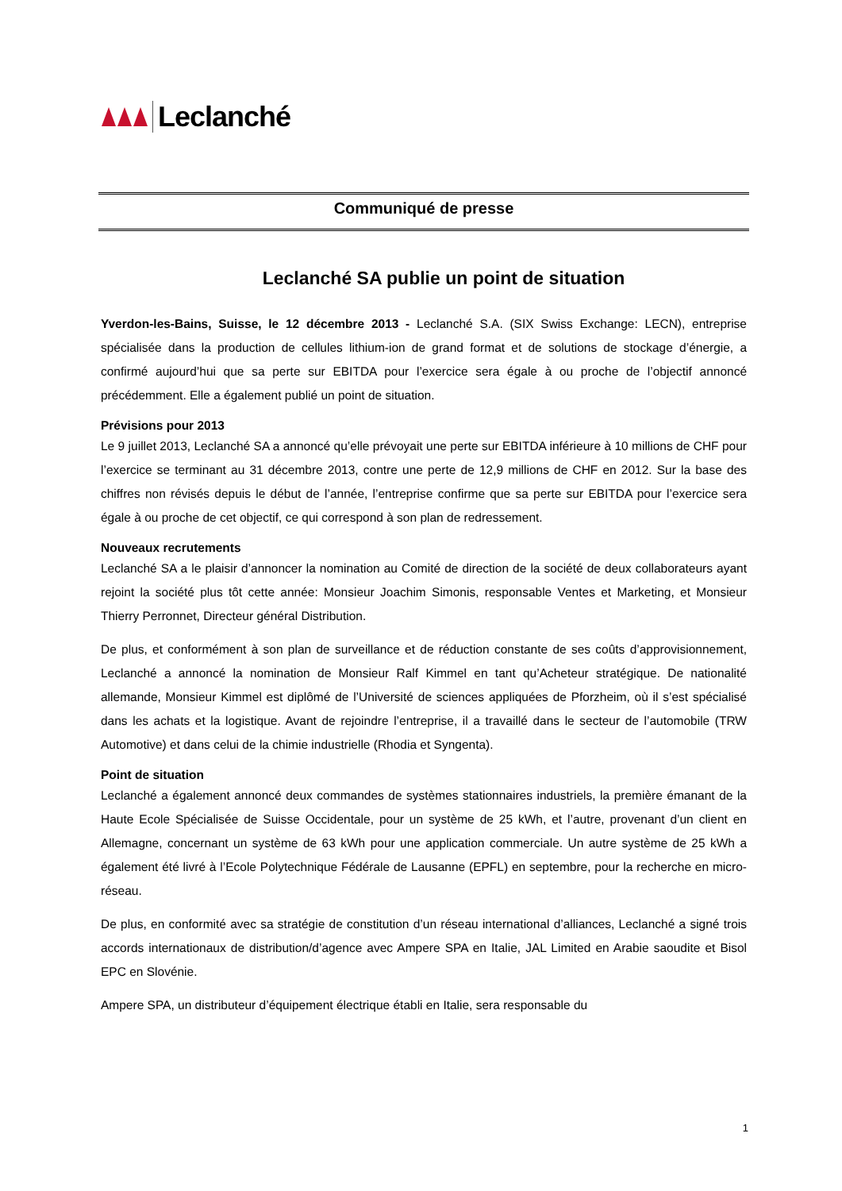Leclanché
Communiqué de presse
Leclanché SA publie un point de situation
Yverdon-les-Bains, Suisse, le 12 décembre 2013 - Leclanché S.A. (SIX Swiss Exchange: LECN), entreprise spécialisée dans la production de cellules lithium-ion de grand format et de solutions de stockage d’énergie, a confirmé aujourd’hui que sa perte sur EBITDA pour l’exercice sera égale à ou proche de l’objectif annoncé précédemment. Elle a également publié un point de situation.
Prévisions pour 2013
Le 9 juillet 2013, Leclanché SA a annoncé qu’elle prévoyait une perte sur EBITDA inférieure à 10 millions de CHF pour l’exercice se terminant au 31 décembre 2013, contre une perte de 12,9 millions de CHF en 2012. Sur la base des chiffres non révisés depuis le début de l’année, l’entreprise confirme que sa perte sur EBITDA pour l’exercice sera égale à ou proche de cet objectif, ce qui correspond à son plan de redressement.
Nouveaux recrutements
Leclanché SA a le plaisir d’annoncer la nomination au Comité de direction de la société de deux collaborateurs ayant rejoint la société plus tôt cette année: Monsieur Joachim Simonis, responsable Ventes et Marketing, et Monsieur Thierry Perronnet, Directeur général Distribution.
De plus, et conformément à son plan de surveillance et de réduction constante de ses coûts d’approvisionnement, Leclanché a annoncé la nomination de Monsieur Ralf Kimmel en tant qu’Acheteur stratégique. De nationalité allemande, Monsieur Kimmel est diplômé de l’Université de sciences appliquées de Pforzheim, où il s’est spécialisé dans les achats et la logistique. Avant de rejoindre l’entreprise, il a travaillé dans le secteur de l’automobile (TRW Automotive) et dans celui de la chimie industrielle (Rhodia et Syngenta).
Point de situation
Leclanché a également annoncé deux commandes de systèmes stationnaires industriels, la première émanant de la Haute Ecole Spécialisée de Suisse Occidentale, pour un système de 25 kWh, et l’autre, provenant d’un client en Allemagne, concernant un système de 63 kWh pour une application commerciale. Un autre système de 25 kWh a également été livré à l’Ecole Polytechnique Fédérale de Lausanne (EPFL) en septembre, pour la recherche en micro-réseau.
De plus, en conformité avec sa stratégie de constitution d’un réseau international d’alliances, Leclanché a signé trois accords internationaux de distribution/d’agence avec Ampere SPA en Italie, JAL Limited en Arabie saoudite et Bisol EPC en Slovénie.
Ampere SPA, un distributeur d’équipement électrique établi en Italie, sera responsable du
1